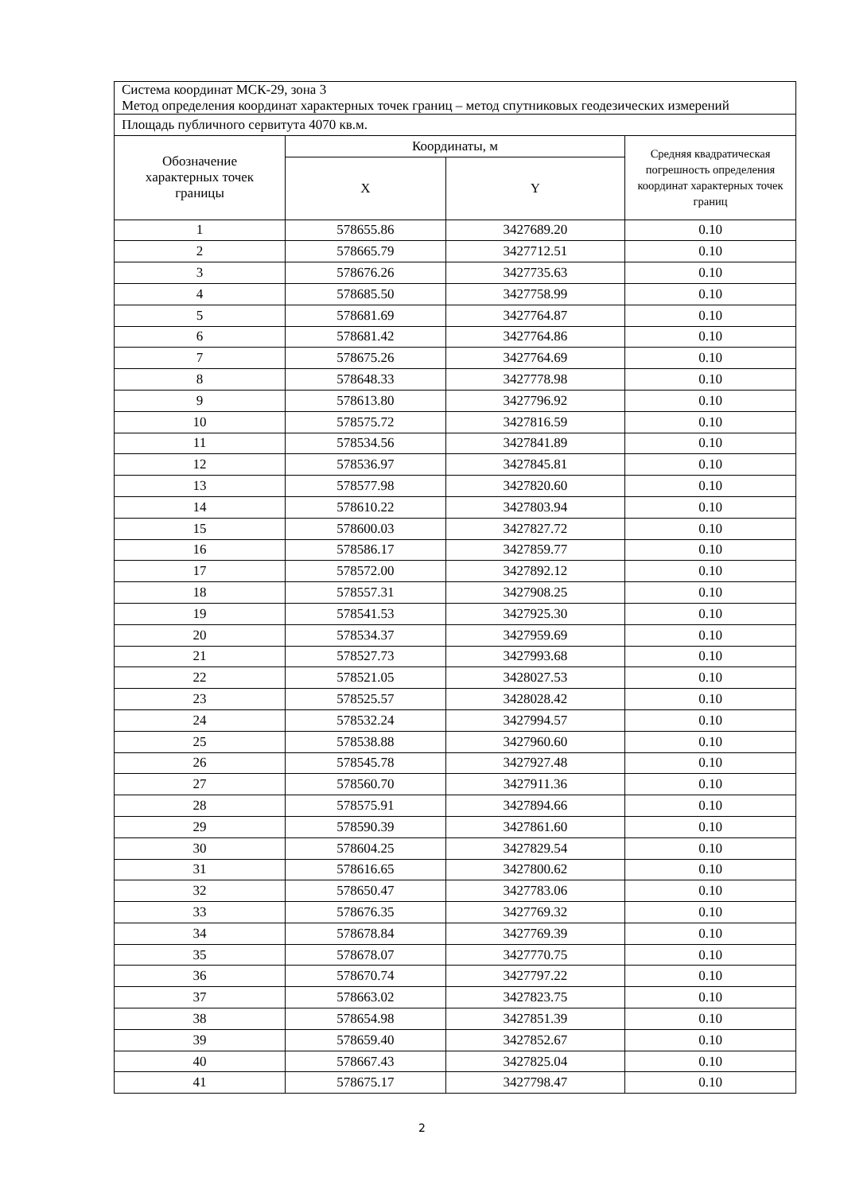| Система координат МСК-29, зона 3 Метод определения координат характерных точек границ – метод спутниковых геодезических измерений | | | |
| Площадь публичного сервитута 4070 кв.м. | | | |
| Обозначение характерных точек границы | Координаты, м | | Средняя квадратическая погрешность определения координат характерных точек границ |
| | X | Y | |
| 1 | 578655.86 | 3427689.20 | 0.10 |
| 2 | 578665.79 | 3427712.51 | 0.10 |
| 3 | 578676.26 | 3427735.63 | 0.10 |
| 4 | 578685.50 | 3427758.99 | 0.10 |
| 5 | 578681.69 | 3427764.87 | 0.10 |
| 6 | 578681.42 | 3427764.86 | 0.10 |
| 7 | 578675.26 | 3427764.69 | 0.10 |
| 8 | 578648.33 | 3427778.98 | 0.10 |
| 9 | 578613.80 | 3427796.92 | 0.10 |
| 10 | 578575.72 | 3427816.59 | 0.10 |
| 11 | 578534.56 | 3427841.89 | 0.10 |
| 12 | 578536.97 | 3427845.81 | 0.10 |
| 13 | 578577.98 | 3427820.60 | 0.10 |
| 14 | 578610.22 | 3427803.94 | 0.10 |
| 15 | 578600.03 | 3427827.72 | 0.10 |
| 16 | 578586.17 | 3427859.77 | 0.10 |
| 17 | 578572.00 | 3427892.12 | 0.10 |
| 18 | 578557.31 | 3427908.25 | 0.10 |
| 19 | 578541.53 | 3427925.30 | 0.10 |
| 20 | 578534.37 | 3427959.69 | 0.10 |
| 21 | 578527.73 | 3427993.68 | 0.10 |
| 22 | 578521.05 | 3428027.53 | 0.10 |
| 23 | 578525.57 | 3428028.42 | 0.10 |
| 24 | 578532.24 | 3427994.57 | 0.10 |
| 25 | 578538.88 | 3427960.60 | 0.10 |
| 26 | 578545.78 | 3427927.48 | 0.10 |
| 27 | 578560.70 | 3427911.36 | 0.10 |
| 28 | 578575.91 | 3427894.66 | 0.10 |
| 29 | 578590.39 | 3427861.60 | 0.10 |
| 30 | 578604.25 | 3427829.54 | 0.10 |
| 31 | 578616.65 | 3427800.62 | 0.10 |
| 32 | 578650.47 | 3427783.06 | 0.10 |
| 33 | 578676.35 | 3427769.32 | 0.10 |
| 34 | 578678.84 | 3427769.39 | 0.10 |
| 35 | 578678.07 | 3427770.75 | 0.10 |
| 36 | 578670.74 | 3427797.22 | 0.10 |
| 37 | 578663.02 | 3427823.75 | 0.10 |
| 38 | 578654.98 | 3427851.39 | 0.10 |
| 39 | 578659.40 | 3427852.67 | 0.10 |
| 40 | 578667.43 | 3427825.04 | 0.10 |
| 41 | 578675.17 | 3427798.47 | 0.10 |
2